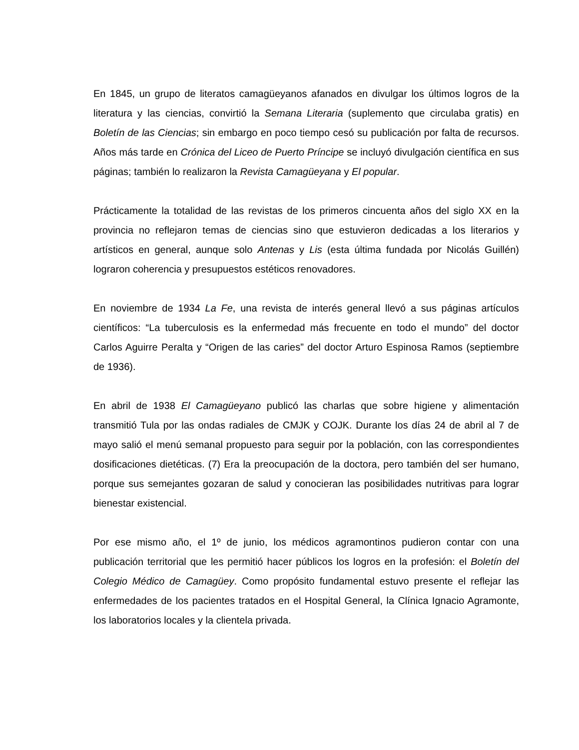En 1845, un grupo de literatos camagüeyanos afanados en divulgar los últimos logros de la literatura y las ciencias, convirtió la Semana Literaria (suplemento que circulaba gratis) en Boletín de las Ciencias; sin embargo en poco tiempo cesó su publicación por falta de recursos. Años más tarde en Crónica del Liceo de Puerto Príncipe se incluyó divulgación científica en sus páginas; también lo realizaron la Revista Camagüeyana y El popular.
Prácticamente la totalidad de las revistas de los primeros cincuenta años del siglo XX en la provincia no reflejaron temas de ciencias sino que estuvieron dedicadas a los literarios y artísticos en general, aunque solo Antenas y Lis (esta última fundada por Nicolás Guillén) lograron coherencia y presupuestos estéticos renovadores.
En noviembre de 1934 La Fe, una revista de interés general llevó a sus páginas artículos científicos: “La tuberculosis es la enfermedad más frecuente en todo el mundo” del doctor Carlos Aguirre Peralta y “Origen de las caries” del doctor Arturo Espinosa Ramos (septiembre de 1936).
En abril de 1938 El Camagüeyano publicó las charlas que sobre higiene y alimentación transmitió Tula por las ondas radiales de CMJK y COJK. Durante los días 24 de abril al 7 de mayo salió el menú semanal propuesto para seguir por la población, con las correspondientes dosificaciones dietéticas. (7) Era la preocupación de la doctora, pero también del ser humano, porque sus semejantes gozaran de salud y conocieran las posibilidades nutritivas para lograr bienestar existencial.
Por ese mismo año, el 1º de junio, los médicos agramontinos pudieron contar con una publicación territorial que les permitió hacer públicos los logros en la profesión: el Boletín del Colegio Médico de Camagüey. Como propósito fundamental estuvo presente el reflejar las enfermedades de los pacientes tratados en el Hospital General, la Clínica Ignacio Agramonte, los laboratorios locales y la clientela privada.